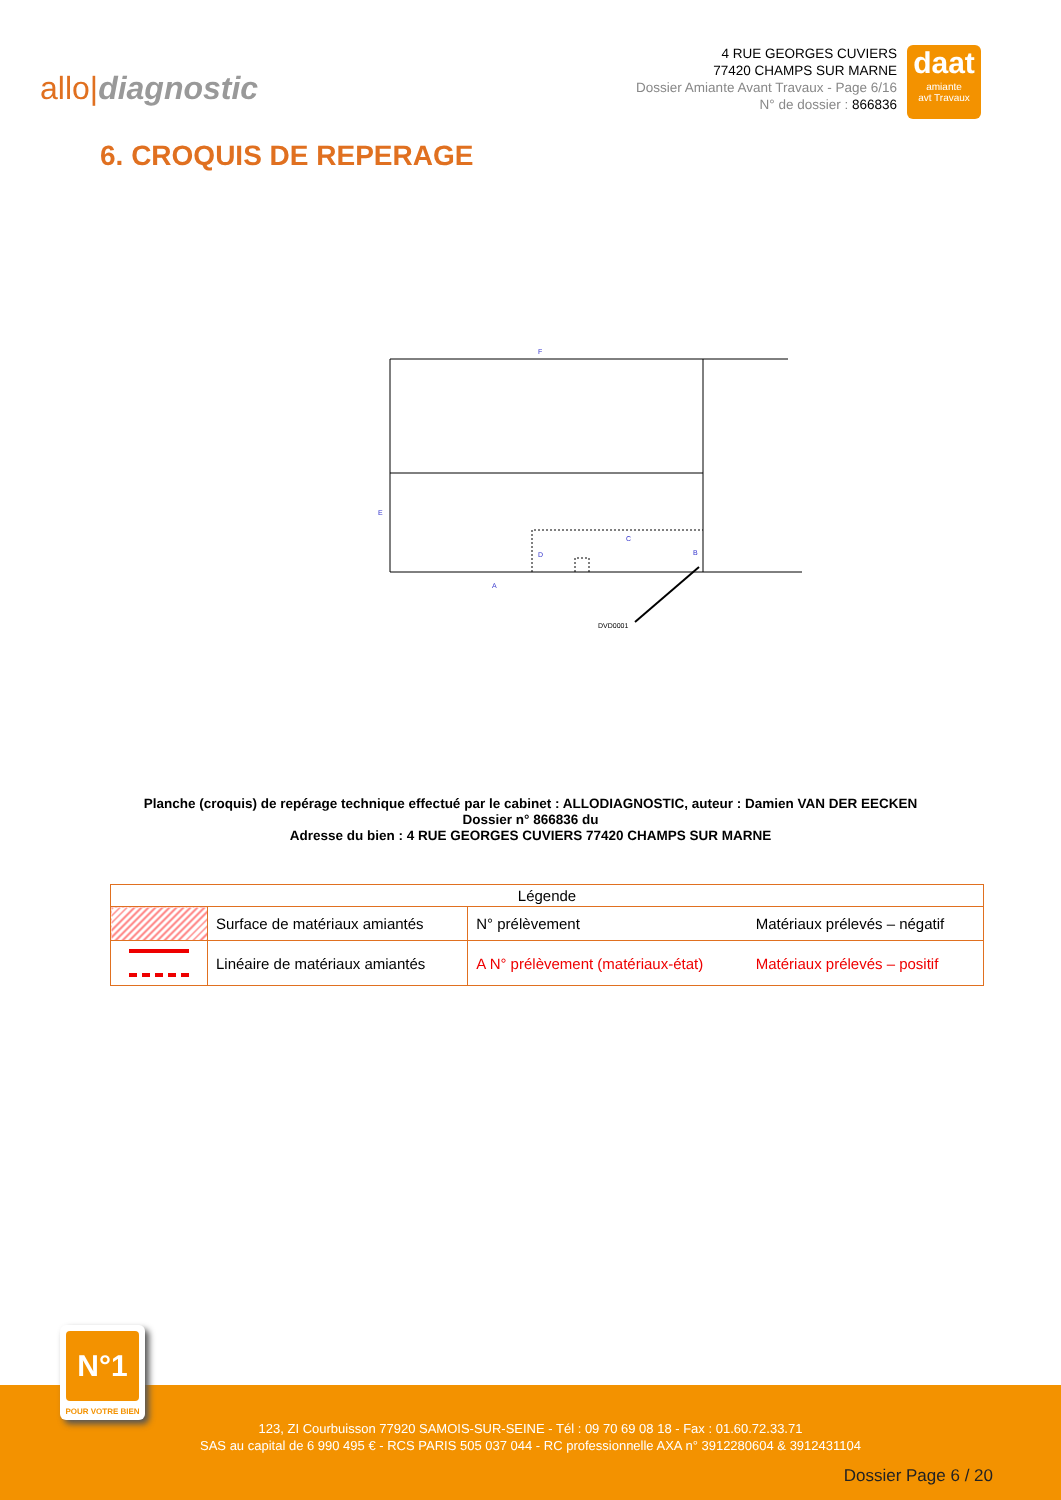allo|diagnostic
4 RUE GEORGES CUVIERS
77420 CHAMPS SUR MARNE
Dossier Amiante Avant Travaux - Page 6/16
N° de dossier : 866836
daat
amiante
avt Travaux
6. CROQUIS DE REPERAGE
F
E
C
D
B
A
DVD0001
Planche (croquis) de repérage technique effectué par le cabinet : ALLODIAGNOSTIC, auteur : Damien VAN DER EECKEN
Dossier n° 866836 du
Adresse du bien : 4 RUE GEORGES CUVIERS 77420 CHAMPS SUR MARNE
| Légende | | | |
| | Surface de matériaux amiantés | N° prélèvement | Matériaux prélevés – négatif |
| | Linéaire de matériaux amiantés | A N° prélèvement (matériaux-état) | Matériaux prélevés – positif |
N°1
POUR VOTRE BIEN
123, ZI Courbuisson 77920 SAMOIS-SUR-SEINE - Tél : 09 70 69 08 18 - Fax : 01.60.72.33.71
SAS au capital de 6 990 495 € - RCS PARIS 505 037 044 - RC professionnelle AXA n° 3912280604 & 3912431104
Dossier Page 6 / 20